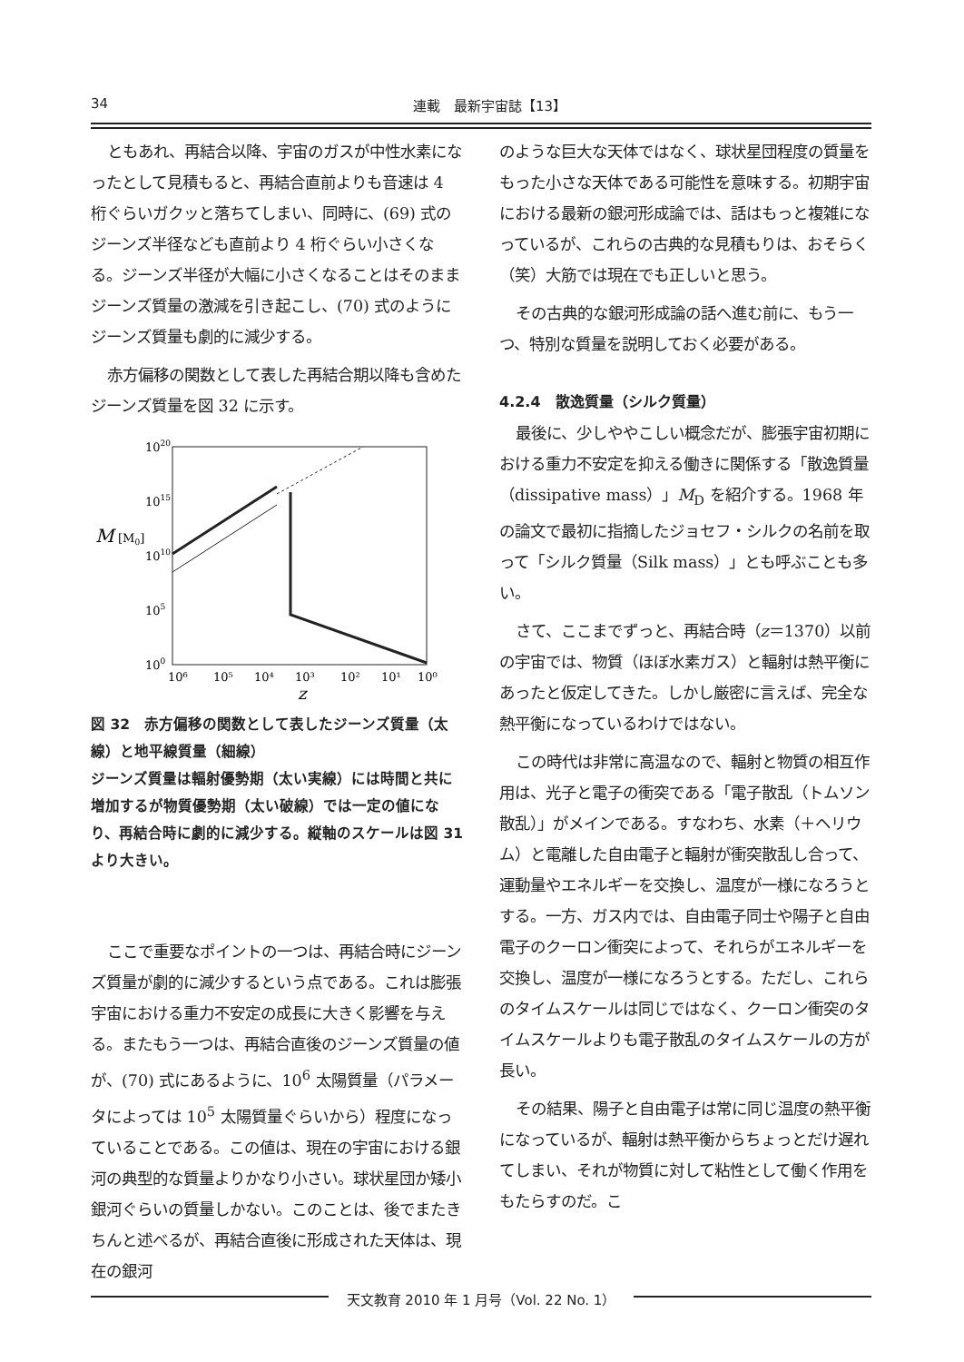34 連載　最新宇宙誌【13】
ともあれ、再結合以降、宇宙のガスが中性水素になったとして見積もると、再結合直前よりも音速は 4 桁ぐらいガクッと落ちてしまい、同時に、(69) 式のジーンズ半径なども直前より 4 桁ぐらい小さくなる。ジーンズ半径が大幅に小さくなることはそのままジーンズ質量の激減を引き起こし、(70) 式のようにジーンズ質量も劇的に減少する。
赤方偏移の関数として表した再結合期以降も含めたジーンズ質量を図 32 に示す。
1020
1015
1010
105
100
M
[M0]
10⁶
10⁵
10⁴
10³
10²
10¹
10⁰
z
図 32　赤方偏移の関数として表したジーンズ質量（太線）と地平線質量（細線）
ジーンズ質量は輻射優勢期（太い実線）には時間と共に増加するが物質優勢期（太い破線）では一定の値になり、再結合時に劇的に減少する。縦軸のスケールは図 31 より大きい。
ここで重要なポイントの一つは、再結合時にジーンズ質量が劇的に減少するという点である。これは膨張宇宙における重力不安定の成長に大きく影響を与える。またもう一つは、再結合直後のジーンズ質量の値が、(70) 式にあるように、10<sup>6</sup> 太陽質量（パラメータによっては 10<sup>5</sup> 太陽質量ぐらいから）程度になっていることである。この値は、現在の宇宙における銀河の典型的な質量よりかなり小さい。球状星団か矮小銀河ぐらいの質量しかない。このことは、後でまたきちんと述べるが、再結合直後に形成された天体は、現在の銀河
のような巨大な天体ではなく、球状星団程度の質量をもった小さな天体である可能性を意味する。初期宇宙における最新の銀河形成論では、話はもっと複雑になっているが、これらの古典的な見積もりは、おそらく（笑）大筋では現在でも正しいと思う。
その古典的な銀河形成論の話へ進む前に、もう一つ、特別な質量を説明しておく必要がある。
4.2.4　散逸質量（シルク質量）
最後に、少しややこしい概念だが、膨張宇宙初期における重力不安定を抑える働きに関係する「散逸質量（dissipative mass）」M<sub>D</sub> を紹介する。1968 年の論文で最初に指摘したジョセフ・シルクの名前を取って「シルク質量（Silk mass）」とも呼ぶことも多い。
さて、ここまでずっと、再結合時（z＝1370）以前の宇宙では、物質（ほぼ水素ガス）と輻射は熱平衡にあったと仮定してきた。しかし厳密に言えば、完全な熱平衡になっているわけではない。
この時代は非常に高温なので、輻射と物質の相互作用は、光子と電子の衝突である「電子散乱（トムソン散乱）」がメインである。すなわち、水素（＋ヘリウム）と電離した自由電子と輻射が衝突散乱し合って、運動量やエネルギーを交換し、温度が一様になろうとする。一方、ガス内では、自由電子同士や陽子と自由電子のクーロン衝突によって、それらがエネルギーを交換し、温度が一様になろうとする。ただし、これらのタイムスケールは同じではなく、クーロン衝突のタイムスケールよりも電子散乱のタイムスケールの方が長い。
その結果、陽子と自由電子は常に同じ温度の熱平衡になっているが、輻射は熱平衡からちょっとだけ遅れてしまい、それが物質に対して粘性として働く作用をもたらすのだ。こ
天文教育 2010 年 1 月号（Vol. 22 No. 1）